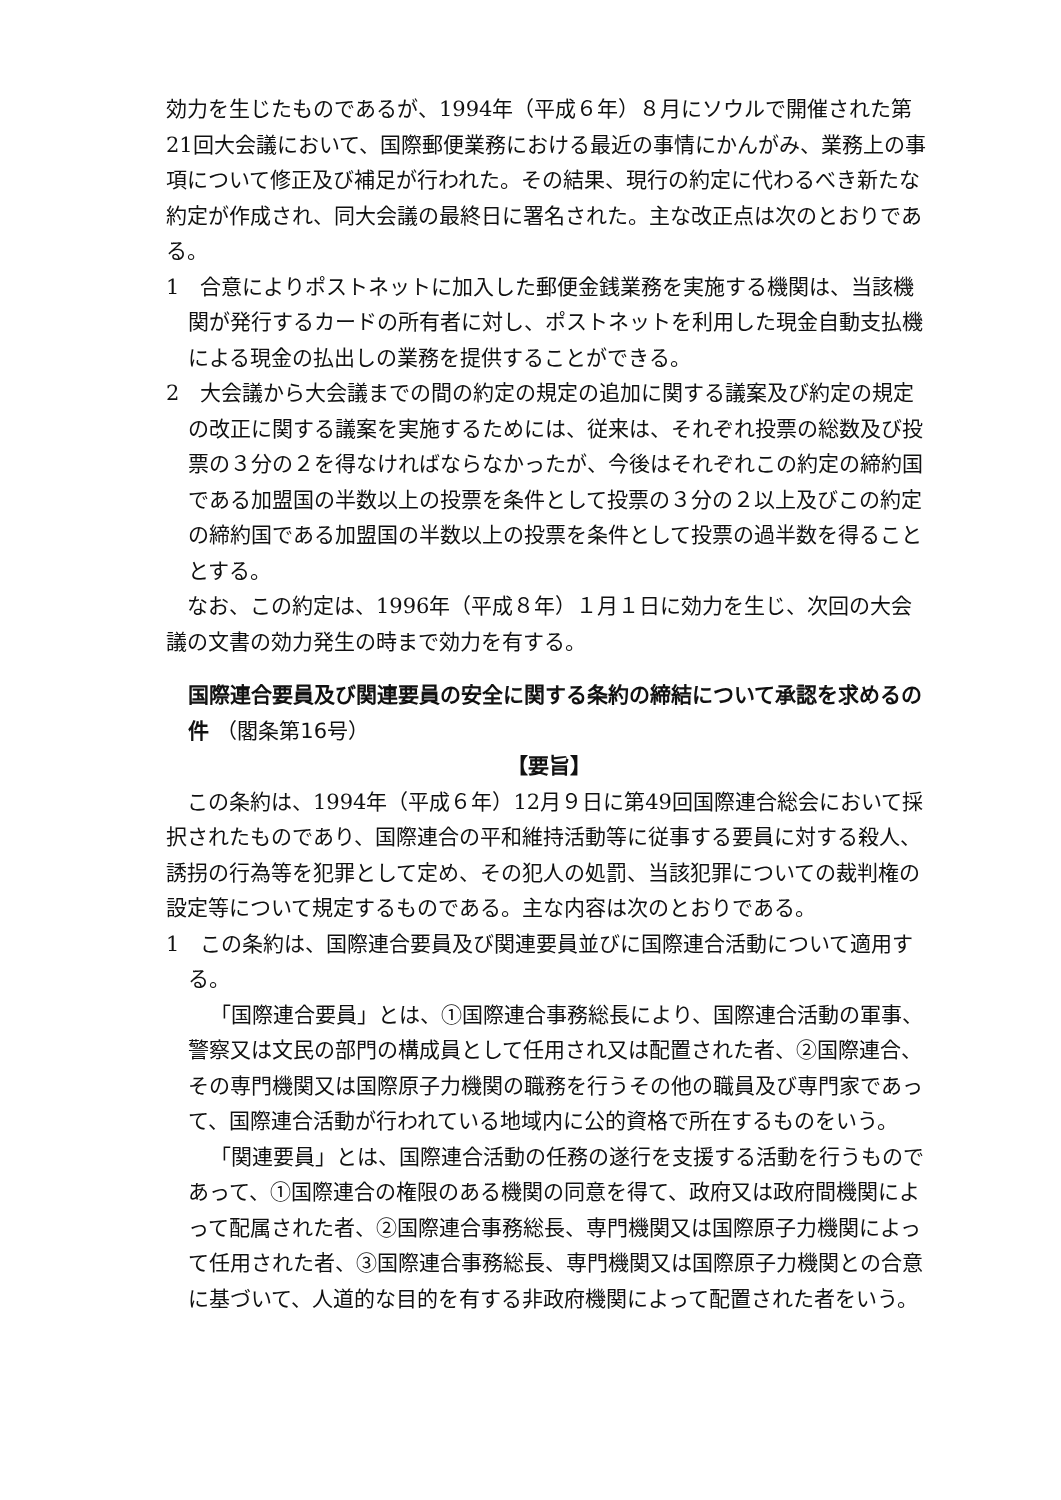効力を生じたものであるが、1994年（平成６年）８月にソウルで開催された第21回大会議において、国際郵便業務における最近の事情にかんがみ、業務上の事項について修正及び補足が行われた。その結果、現行の約定に代わるべき新たな約定が作成され、同大会議の最終日に署名された。主な改正点は次のとおりである。
1　合意によりポストネットに加入した郵便金銭業務を実施する機関は、当該機関が発行するカードの所有者に対し、ポストネットを利用した現金自動支払機による現金の払出しの業務を提供することができる。
2　大会議から大会議までの間の約定の規定の追加に関する議案及び約定の規定の改正に関する議案を実施するためには、従来は、それぞれ投票の総数及び投票の３分の２を得なければならなかったが、今後はそれぞれこの約定の締約国である加盟国の半数以上の投票を条件として投票の３分の２以上及びこの約定の締約国である加盟国の半数以上の投票を条件として投票の過半数を得ることとする。
　なお、この約定は、1996年（平成８年）１月１日に効力を生じ、次回の大会議の文書の効力発生の時まで効力を有する。
国際連合要員及び関連要員の安全に関する条約の締結について承認を求めるの件 （閣条第16号）
【要旨】
　この条約は、1994年（平成６年）12月９日に第49回国際連合総会において採択されたものであり、国際連合の平和維持活動等に従事する要員に対する殺人、誘拐の行為等を犯罪として定め、その犯人の処罰、当該犯罪についての裁判権の設定等について規定するものである。主な内容は次のとおりである。
1　この条約は、国際連合要員及び関連要員並びに国際連合活動について適用する。
「国際連合要員」とは、①国際連合事務総長により、国際連合活動の軍事、警察又は文民の部門の構成員として任用され又は配置された者、②国際連合、その専門機関又は国際原子力機関の職務を行うその他の職員及び専門家であって、国際連合活動が行われている地域内に公的資格で所在するものをいう。
「関連要員」とは、国際連合活動の任務の遂行を支援する活動を行うものであって、①国際連合の権限のある機関の同意を得て、政府又は政府間機関によって配属された者、②国際連合事務総長、専門機関又は国際原子力機関によって任用された者、③国際連合事務総長、専門機関又は国際原子力機関との合意に基づいて、人道的な目的を有する非政府機関によって配置された者をいう。